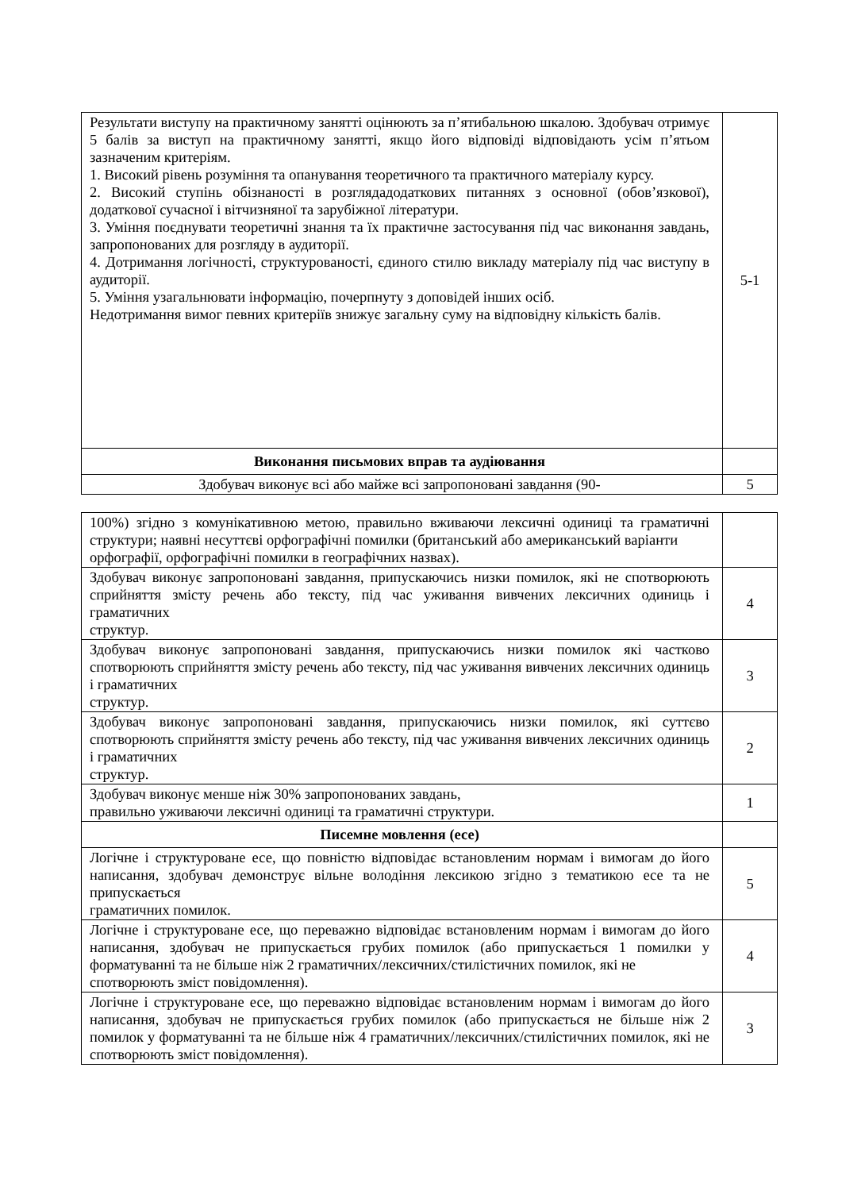| Результати виступу на практичному занятті оцінюють за п’ятибальною шкалою. Здобувач отримує 5 балів за виступ на практичному занятті, якщо його відповіді відповідають усім п’ятьом зазначеним критеріям. 1. Високий рівень розуміння та опанування теоретичного та практичного матеріалу курсу. 2. Високий ступінь обізнаності в розглядадодаткових питаннях з основної (обов’язкової), додаткової сучасної і вітчизняної та зарубіжної літератури. 3. Уміння поєднувати теоретичні знання та їх практичне застосування під час виконання завдань, запропонованих для розгляду в аудиторії. 4. Дотримання логічності, структурованості, єдиного стилю викладу матеріалу під час виступу в аудиторії. 5. Уміння узагальнювати інформацію, почерпнуту з доповідей інших осіб. Недотримання вимог певних критеріїв знижує загальну суму на відповідну кількість балів. | 5-1 |
| Виконання письмових вправ та аудіювання | |
| Здобувач виконує всі або майже всі запропоновані завдання (90- | 5 |
| 100%) згідно з комунікативною метою, правильно вживаючи лексичні одиниці та граматичні структури; наявні несуттєві орфографічні помилки (британський або американський варіанти орфографії, орфографічні помилки в географічних назвах). | |
| Здобувач виконує запропоновані завдання, припускаючись низки помилок, які не спотворюють сприйняття змісту речень або тексту, під час уживання вивчених лексичних одиниць і граматичних структур. | 4 |
| Здобувач виконує запропоновані завдання, припускаючись низки помилок які частково спотворюють сприйняття змісту речень або тексту, під час уживання вивчених лексичних одиниць і граматичних структур. | 3 |
| Здобувач виконує запропоновані завдання, припускаючись низки помилок, які суттєво спотворюють сприйняття змісту речень або тексту, під час уживання вивчених лексичних одиниць і граматичних структур. | 2 |
| Здобувач виконує менше ніж 30% запропонованих завдань, правильно уживаючи лексичні одиниці та граматичні структури. | 1 |
| Писемне мовлення (есе) | |
| Логічне і структуроване есе, що повністю відповідає встановленим нормам і вимогам до його написання, здобувач демонструє вільне володіння лексикою згідно з тематикою есе та не припускається граматичних помилок. | 5 |
| Логічне і структуроване есе, що переважно відповідає встановленим нормам і вимогам до його написання, здобувач не припускається грубих помилок (або припускається 1 помилки у форматуванні та не більше ніж 2 граматичних/лексичних/стилістичних помилок, які не спотворюють зміст повідомлення). | 4 |
| Логічне і структуроване есе, що переважно відповідає встановленим нормам і вимогам до його написання, здобувач не припускається грубих помилок (або припускається не більше ніж 2 помилок у форматуванні та не більше ніж 4 граматичних/лексичних/стилістичних помилок, які не спотворюють зміст повідомлення). | 3 |